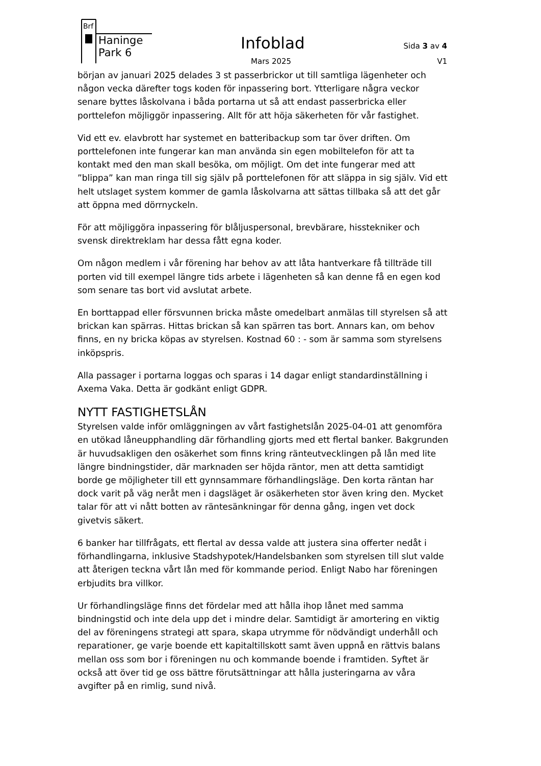Brf
Haninge
Park 6
Infoblad
Mars 2025
Sida 3 av 4
V1
början av januari 2025 delades 3 st passerbrickor ut till samtliga lägenheter och någon vecka därefter togs koden för inpassering bort. Ytterligare några veckor senare byttes låskolvana i båda portarna ut så att endast passerbricka eller porttelefon möjliggör inpassering. Allt för att höja säkerheten för vår fastighet.
Vid ett ev. elavbrott har systemet en batteribackup som tar över driften. Om porttelefonen inte fungerar kan man använda sin egen mobiltelefon för att ta kontakt med den man skall besöka, om möjligt. Om det inte fungerar med att ”blippa” kan man ringa till sig själv på porttelefonen för att släppa in sig själv. Vid ett helt utslaget system kommer de gamla låskolvarna att sättas tillbaka så att det går att öppna med dörrnyckeln.
För att möjliggöra inpassering för blåljuspersonal, brevbärare, hisstekniker och svensk direktreklam har dessa fått egna koder.
Om någon medlem i vår förening har behov av att låta hantverkare få tillträde till porten vid till exempel längre tids arbete i lägenheten så kan denne få en egen kod som senare tas bort vid avslutat arbete.
En borttappad eller försvunnen bricka måste omedelbart anmälas till styrelsen så att brickan kan spärras. Hittas brickan så kan spärren tas bort. Annars kan, om behov finns, en ny bricka köpas av styrelsen. Kostnad 60 : - som är samma som styrelsens inköpspris.
Alla passager i portarna loggas och sparas i 14 dagar enligt standardinställning i Axema Vaka. Detta är godkänt enligt GDPR.
NYTT FASTIGHETSLÅN
Styrelsen valde inför omläggningen av vårt fastighetslån 2025-04-01 att genomföra en utökad låneupphandling där förhandling gjorts med ett flertal banker. Bakgrunden är huvudsakligen den osäkerhet som finns kring ränteutvecklingen på lån med lite längre bindningstider, där marknaden ser höjda räntor, men att detta samtidigt borde ge möjligheter till ett gynnsammare förhandlingsläge. Den korta räntan har dock varit på väg neråt men i dagsläget är osäkerheten stor även kring den. Mycket talar för att vi nått botten av räntesänkningar för denna gång, ingen vet dock givetvis säkert.
6 banker har tillfrågats, ett flertal av dessa valde att justera sina offerter nedåt i förhandlingarna, inklusive Stadshypotek/Handelsbanken som styrelsen till slut valde att återigen teckna vårt lån med för kommande period. Enligt Nabo har föreningen erbjudits bra villkor.
Ur förhandlingsläge finns det fördelar med att hålla ihop lånet med samma bindningstid och inte dela upp det i mindre delar. Samtidigt är amortering en viktig del av föreningens strategi att spara, skapa utrymme för nödvändigt underhåll och reparationer, ge varje boende ett kapitaltillskott samt även uppnå en rättvis balans mellan oss som bor i föreningen nu och kommande boende i framtiden. Syftet är också att över tid ge oss bättre förutsättningar att hålla justeringarna av våra avgifter på en rimlig, sund nivå.